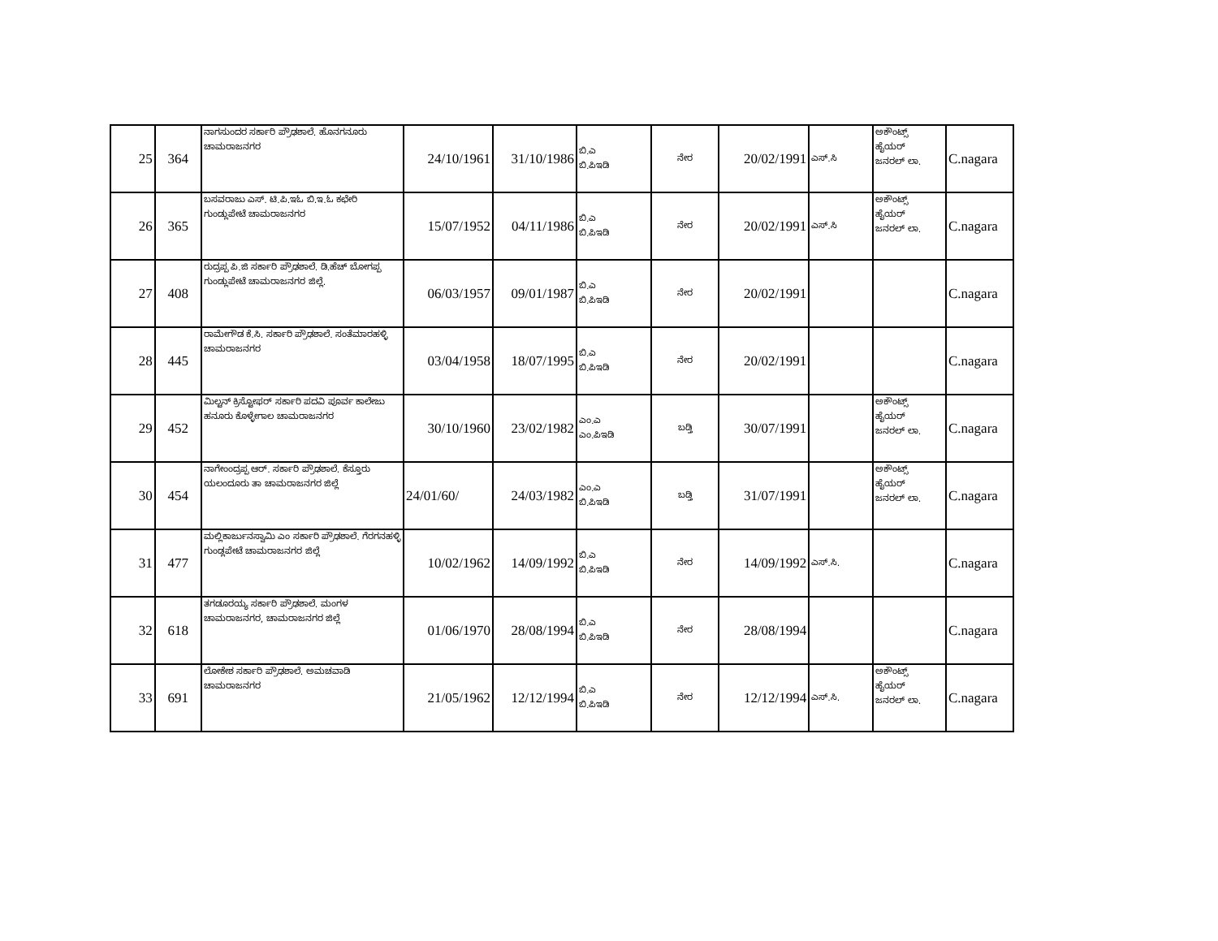| 25 | 364 | ನಾಗಸುಂದರ ಸರ್ಕಾರಿ ಪ್ರೌಢಶಾಲೆ. ಹೊನಗನೂರು ಚಾಮರಾಜನಗರ | 24/10/1961 | 31/10/1986 | ಬಿ.ಎ ಬಿ.ಪಿಇಡಿ | ನೇರ | 20/02/1991 | ಎಸ್.ಸಿ | ಅಕೌಂಟ್ಸ್ ಹೈಯರ್ ಜನರಲ್ ಲಾ. | C.nagara |
| 26 | 365 | ಬಸವರಾಜು ಎಸ್. ಟಿ.ಪಿ.ಇಓ ಬಿ.ಇ.ಓ ಕಛೇರಿ ಗುಂಡ್ಲುಪೇಟೆ ಚಾಮರಾಜನಗರ | 15/07/1952 | 04/11/1986 | ಬಿ.ಎ ಬಿ.ಪಿಇಡಿ | ನೇರ | 20/02/1991 | ಎಸ್.ಸಿ | ಅಕೌಂಟ್ಸ್ ಹೈಯರ್ ಜನರಲ್ ಲಾ. | C.nagara |
| 27 | 408 | ರುದ್ರಪ್ಪ ಪಿ.ಜಿ ಸರ್ಕಾರಿ ಪ್ರೌಢಶಾಲೆ. ಡಿ.ಹೆಚ್ ಬೋಗಪ್ಪ ಗುಂಡ್ಲುಪೇಟೆ ಚಾಮರಾಜನಗರ ಜಿಲ್ಲೆ. | 06/03/1957 | 09/01/1987 | ಬಿ.ಎ ಬಿ.ಪಿಇಡಿ | ನೇರ | 20/02/1991 | | | C.nagara |
| 28 | 445 | ರಾಮೇಗೌಡ ಕೆ.ಸಿ. ಸರ್ಕಾರಿ ಪ್ರೌಢಶಾಲೆ. ಸಂತೆಮಾರಹಳ್ಳಿ ಚಾಮರಾಜನಗರ | 03/04/1958 | 18/07/1995 | ಬಿ.ಎ ಬಿ.ಪಿಇಡಿ | ನೇರ | 20/02/1991 | | | C.nagara |
| 29 | 452 | ಮಿಲ್ಟನ್ ಕ್ರಿಸ್ಟೋಫರ್ ಸರ್ಕಾರಿ ಪದವಿ ಪೂರ್ವ ಕಾಲೇಜು ಹನೂರು ಕೊಳ್ಳೇಗಾಲ ಚಾಮರಾಜನಗರ | 30/10/1960 | 23/02/1982 | ಎಂ.ಎ ಎಂ.ಪಿಇಡಿ | ಬಡ್ತಿ | 30/07/1991 | | ಅಕೌಂಟ್ಸ್ ಹೈಯರ್ ಜನರಲ್ ಲಾ. | C.nagara |
| 30 | 454 | ನಾಗೇಂಂದ್ರಪ್ಪ ಆರ್. ಸರ್ಕಾರಿ ಪ್ರೌಢಶಾಲೆ. ಕೆಸ್ತೂರು ಯಲಂದೂರು ತಾ ಚಾಮರಾಜನಗರ ಜಿಲ್ಲೆ | 24/01/60/ | 24/03/1982 | ಎಂ.ಎ ಬಿ.ಪಿಇಡಿ | ಬಡ್ತಿ | 31/07/1991 | | ಅಕೌಂಟ್ಸ್ ಹೈಯರ್ ಜನರಲ್ ಲಾ. | C.nagara |
| 31 | 477 | ಮಲ್ಲಿಕಾರ್ಜುನಸ್ವಾಮಿ ಎಂ ಸರ್ಕಾರಿ ಪ್ರೌಢಶಾಲೆ. ಗೆರಗನಹಳ್ಳಿ ಗುಂಡ್ಲಪೇಟೆ ಚಾಮರಾಜನಗರ ಜಿಲ್ಲೆ | 10/02/1962 | 14/09/1992 | ಬಿ.ಎ ಬಿ.ಪಿಇಡಿ | ನೇರ | 14/09/1992 | ಎಸ್.ಸಿ. | | C.nagara |
| 32 | 618 | ತಗಡೂರಯ್ಯ ಸರ್ಕಾರಿ ಪ್ರೌಢಶಾಲೆ. ಮಂಗಳ ಚಾಮರಾಜನಗರ, ಚಾಮರಾಜನಗರ ಜಿಲ್ಲೆ | 01/06/1970 | 28/08/1994 | ಬಿ.ಎ ಬಿ.ಪಿಇಡಿ | ನೇರ | 28/08/1994 | | | C.nagara |
| 33 | 691 | ಲೋಕೇಶ ಸರ್ಕಾರಿ ಪ್ರೌಢಶಾಲೆ. ಅಮಚವಾಡಿ ಚಾಮರಾಜನಗರ | 21/05/1962 | 12/12/1994 | ಬಿ.ಎ ಬಿ.ಪಿಇಡಿ | ನೇರ | 12/12/1994 | ಎಸ್.ಸಿ. | ಅಕೌಂಟ್ಸ್ ಹೈಯರ್ ಜನರಲ್ ಲಾ. | C.nagara |